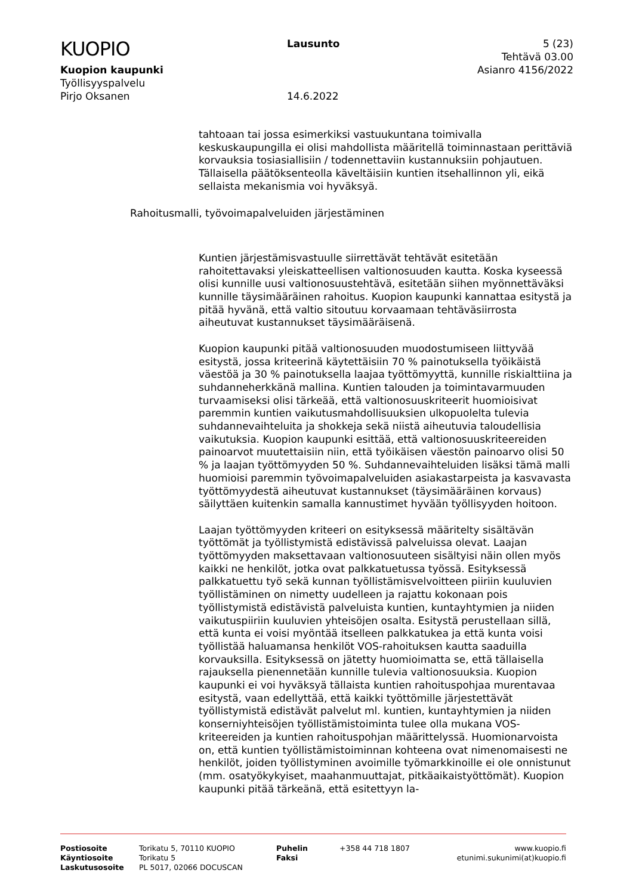KUOPIO
Kuopion kaupunki
Työllisyyspalvelu
Pirjo Oksanen
Lausunto
14.6.2022
5 (23)
Tehtävä 03.00
Asianro 4156/2022
tahtoaan tai jossa esimerkiksi vastuukuntana toimivalla keskuskaupungilla ei olisi mahdollista määritellä toiminnastaan perittäviä korvauksia tosiasiallisiin / todennettaviin kustannuksiin pohjautuen. Tällaisella päätöksenteolla käveltäisiin kuntien itsehallinnon yli, eikä sellaista mekanismia voi hyväksyä.
Kuntien järjestämisvastuulle siirrettävät tehtävät esitetään rahoitettavaksi yleiskatteellisen valtionosuuden kautta. Koska kyseessä olisi kunnille uusi valtionosuustehtävä, esitetään siihen myönnettäväksi kunnille täysimääräinen rahoitus. Kuopion kaupunki kannattaa esitystä ja pitää hyvänä, että valtio sitoutuu korvaamaan tehtäväsiirrosta aiheutuvat kustannukset täysimääräisenä.
Kuopion kaupunki pitää valtionosuuden muodostumiseen liittyvää esitystä, jossa kriteerinä käytettäisiin 70 % painotuksella työikäistä väestöä ja 30 % painotuksella laajaa työttömyyttä, kunnille riskialttiina ja suhdanneherkkänä mallina. Kuntien talouden ja toimintavarmuuden turvaamiseksi olisi tärkeää, että valtionosuuskriteerit huomioisivat paremmin kuntien vaikutusmahdollisuuksien ulkopuolelta tulevia suhdannevaihteluita ja shokkeja sekä niistä aiheutuvia taloudellisia vaikutuksia. Kuopion kaupunki esittää, että valtionosuuskriteereiden painoarvot muutettaisiin niin, että työikäisen väestön painoarvo olisi 50 % ja laajan työttömyyden 50 %. Suhdannevaihteluiden lisäksi tämä malli huomioisi paremmin työvoimapalveluiden asiakastarpeista ja kasvavasta työttömyydestä aiheutuvat kustannukset (täysimääräinen korvaus) säilyttäen kuitenkin samalla kannustimet hyvään työllisyyden hoitoon.
Laajan työttömyyden kriteeri on esityksessä määritelty sisältävän työttömät ja työllistymistä edistävissä palveluissa olevat. Laajan työttömyyden maksettavaan valtionosuuteen sisältyisi näin ollen myös kaikki ne henkilöt, jotka ovat palkkatuetussa työssä. Esityksessä palkkatuettu työ sekä kunnan työllistämisvelvoitteen piiriin kuuluvien työllistäminen on nimetty uudelleen ja rajattu kokonaan pois työllistymistä edistävistä palveluista kuntien, kuntayhtymien ja niiden vaikutuspiiriin kuuluvien yhteisöjen osalta. Esitystä perustellaan sillä, että kunta ei voisi myöntää itselleen palkkatukea ja että kunta voisi työllistää haluamansa henkilöt VOS-rahoituksen kautta saaduilla korvauksilla. Esityksessä on jätetty huomioimatta se, että tällaisella rajauksella pienennetään kunnille tulevia valtionosuuksia. Kuopion kaupunki ei voi hyväksyä tällaista kuntien rahoituspohjaa murentavaa esitystä, vaan edellyttää, että kaikki työttömille järjestettävät työllistymistä edistävät palvelut ml. kuntien, kuntayhtymien ja niiden konserniyhteisöjen työllistämistoiminta tulee olla mukana VOS-kriteereiden ja kuntien rahoituspohjan määrittelyssä. Huomionarvoista on, että kuntien työllistämistoiminnan kohteena ovat nimenomaisesti ne henkilöt, joiden työllistyminen avoimille työmarkkinoille ei ole onnistunut (mm. osatyökykyiset, maahanmuuttajat, pitkäaikaistyöttömät). Kuopion kaupunki pitää tärkeänä, että esitettyyn la-
Rahoitusmalli, työvoimapalveluiden järjestäminen
| Postiosoite | Torikatu 5, 70110 KUOPIO | Puhelin | +358 44 718 1807 | www.kuopio.fi |
| Käyntiosoite | Torikatu 5 | Faksi | | etunimi.sukunimi(at)kuopio.fi |
| Laskutusosoite | PL 5017, 02066 DOCUSCAN | | | |